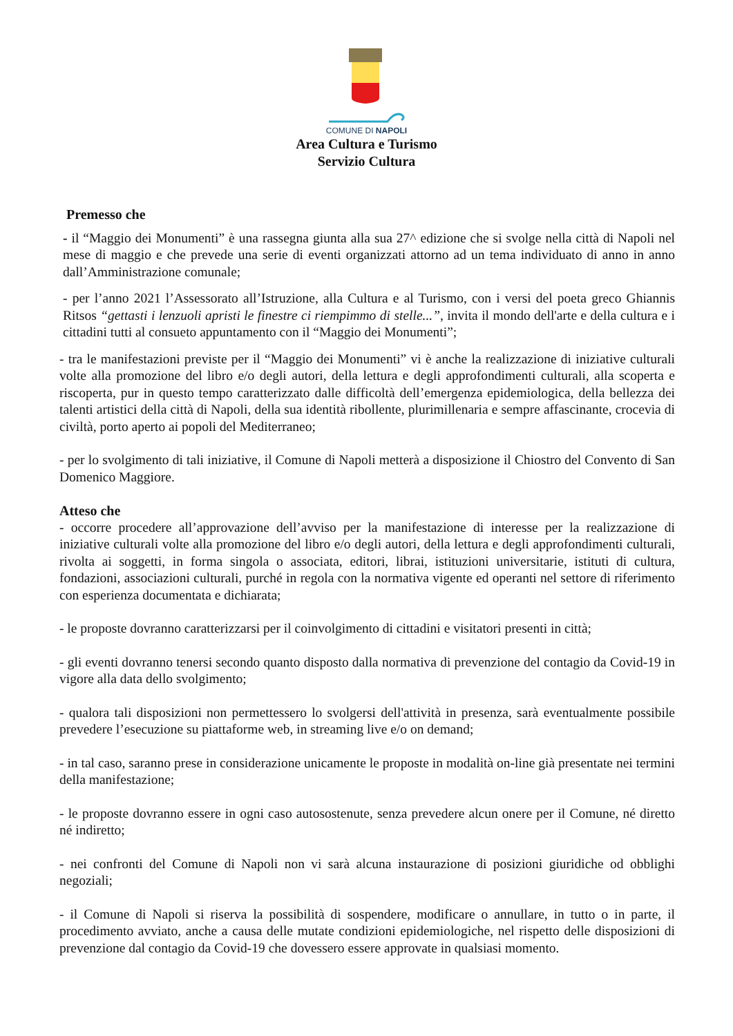COMUNE DI NAPOLI
Area Cultura e Turismo
Servizio Cultura
Premesso che
- il “Maggio dei Monumenti” è una rassegna giunta alla sua 27^ edizione che si svolge nella città di Napoli nel mese di maggio e che prevede una serie di eventi organizzati attorno ad un tema individuato di anno in anno dall’Amministrazione comunale;
- per l’anno 2021 l’Assessorato all’Istruzione, alla Cultura e al Turismo, con i versi del poeta greco Ghiannis Ritsos “gettasti i lenzuoli apristi le finestre ci riempimmo di stelle...”, invita il mondo dell'arte e della cultura e i cittadini tutti al consueto appuntamento con il “Maggio dei Monumenti”;
- tra le manifestazioni previste per il “Maggio dei Monumenti” vi è anche la realizzazione di iniziative culturali volte alla promozione del libro e/o degli autori, della lettura e degli approfondimenti culturali, alla scoperta e riscoperta, pur in questo tempo caratterizzato dalle difficoltà dell’emergenza epidemiologica, della bellezza dei talenti artistici della città di Napoli, della sua identità ribollente, plurimillenaria e sempre affascinante, crocevia di civiltà, porto aperto ai popoli del Mediterraneo;
- per lo svolgimento di tali iniziative, il Comune di Napoli metterà a disposizione il Chiostro del Convento di San Domenico Maggiore.
Atteso che
- occorre procedere all’approvazione dell’avviso per la manifestazione di interesse per la realizzazione di iniziative culturali volte alla promozione del libro e/o degli autori, della lettura e degli approfondimenti culturali, rivolta ai soggetti, in forma singola o associata, editori, librai, istituzioni universitarie, istituti di cultura, fondazioni, associazioni culturali, purché in regola con la normativa vigente ed operanti nel settore di riferimento con esperienza documentata e dichiarata;
- le proposte dovranno caratterizzarsi per il coinvolgimento di cittadini e visitatori presenti in città;
- gli eventi dovranno tenersi secondo quanto disposto dalla normativa di prevenzione del contagio da Covid-19 in vigore alla data dello svolgimento;
- qualora tali disposizioni non permettessero lo svolgersi dell'attività in presenza, sarà eventualmente possibile prevedere l’esecuzione su piattaforme web, in streaming live e/o on demand;
- in tal caso, saranno prese in considerazione unicamente le proposte in modalità on-line già presentate nei termini della manifestazione;
- le proposte dovranno essere in ogni caso autosostenute, senza prevedere alcun onere per il Comune, né diretto né indiretto;
- nei confronti del Comune di Napoli non vi sarà alcuna instaurazione di posizioni giuridiche od obblighi negoziali;
- il Comune di Napoli si riserva la possibilità di sospendere, modificare o annullare, in tutto o in parte, il procedimento avviato, anche a causa delle mutate condizioni epidemiologiche, nel rispetto delle disposizioni di prevenzione dal contagio da Covid-19 che dovessero essere approvate in qualsiasi momento.